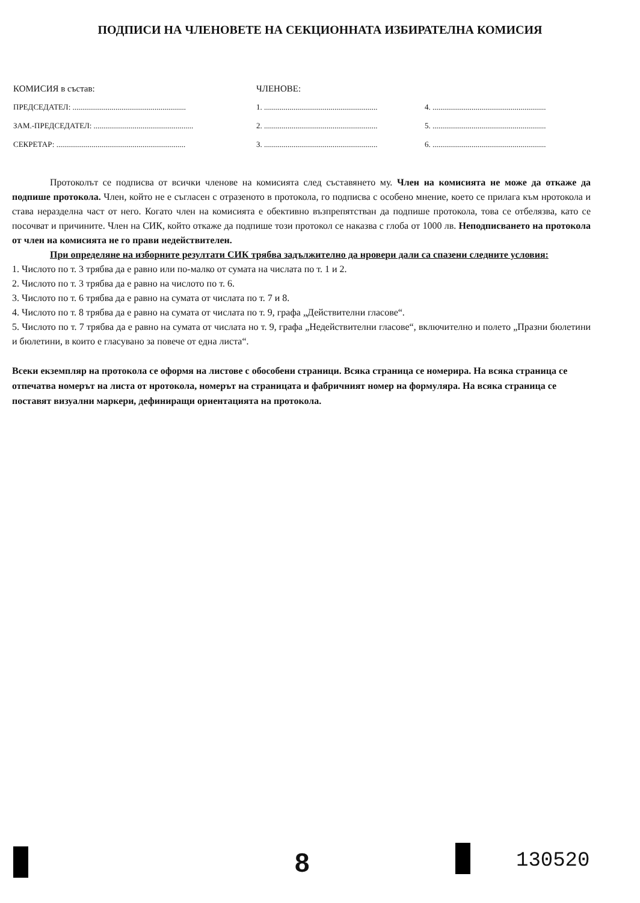ПОДПИСИ НА ЧЛЕНОВЕТЕ НА СЕКЦИОННАТА ИЗБИРАТЕЛНА КОМИСИЯ
КОМИСИЯ в състав:
ПРЕДСЕДАТЕЛ: ..........................................................
ЗАМ.-ПРЕДСЕДАТЕЛ: ...................................................
СЕКРЕТАР: ..................................................................
ЧЛЕНОВЕ:
1. ..........................................................
2. ..........................................................
3. ..........................................................
4. ..........................................................
5. ..........................................................
6. ..........................................................
Протоколът се подписва от всички членове на комисията след съставянето му. Член на комисията не може да откаже да подпише протокола. Член, който не е съгласен с отразеното в протокола, го подписва с особено мнение, което се прилага към нротокола и става неразделна част от него. Когато член на комисията е обективно възпрепятстван да подпише протокола, това се отбелязва, като се посочват и причините. Член на СИК, който откаже да подпише този протокол се наказва с глоба от 1000 лв. Неподписването на протокола от член на комисията не го прави недействителен.
При определяне на изборните резултати СИК трябва задължително да нровери дали са спазени следните условия:
1. Числото по т. 3 трябва да е равно или по-малко от сумата на числата по т. 1 и 2.
2. Числото по т. 3 трябва да е равно на числото по т. 6.
3. Числото по т. 6 трябва да е равно на сумата от числата по т. 7 и 8.
4. Числото по т. 8 трябва да е равно на сумата от числата по т. 9, графа „Действителни гласове“.
5. Числото по т. 7 трябва да е равно на сумата от числата но т. 9, графа „Недействителни гласове“, включително и полето „Празни бюлетини и бюлетини, в които е гласувано за повече от една листа“.
Всеки екземпляр на протокола се оформя на листове с обособени страници. Всяка страница се номерира. На всяка страница се отпечатва номерът на листа от нротокола, номерът на страницата и фабричният номер на формуляра. На всяка страница се поставят визуални маркери, дефиниращи ориентацията на протокола.
8 130520